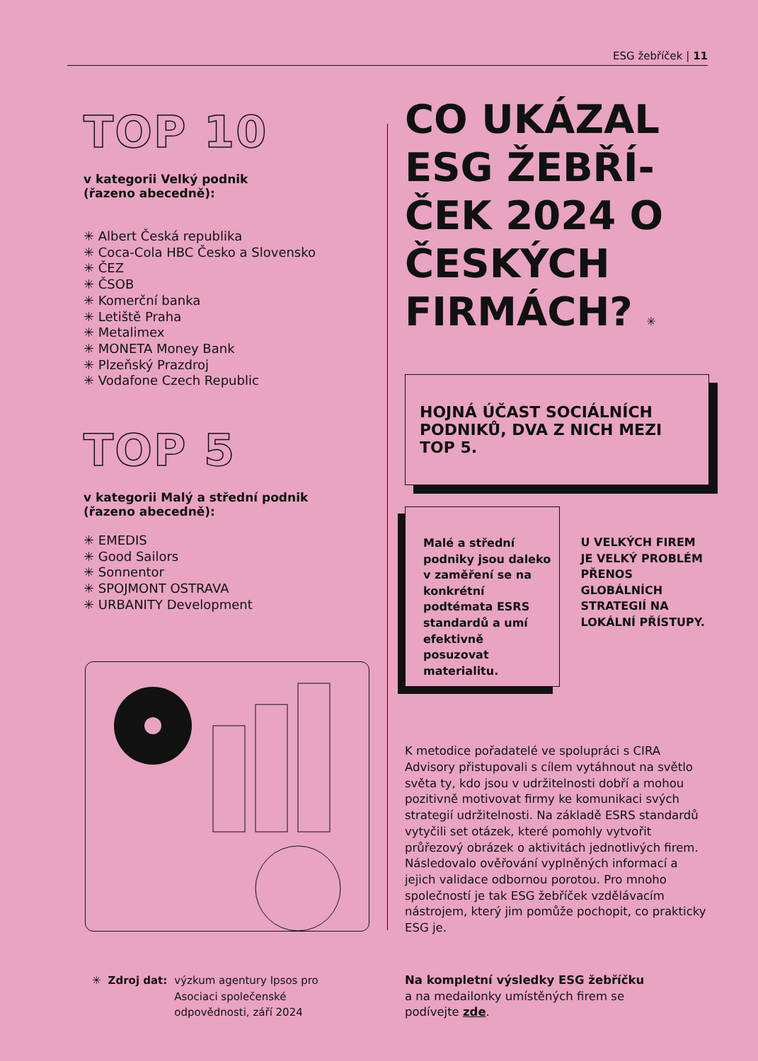ESG žebříček | 11
TOP 10
v kategorii Velký podnik
(řazeno abecedně):
✳ Albert Česká republika
✳ Coca-Cola HBC Česko a Slovensko
✳ ČEZ
✳ ČSOB
✳ Komerční banka
✳ Letiště Praha
✳ Metalimex
✳ MONETA Money Bank
✳ Plzeňský Prazdroj
✳ Vodafone Czech Republic
TOP 5
v kategorii Malý a střední podnik
(řazeno abecedně):
✳ EMEDIS
✳ Good Sailors
✳ Sonnentor
✳ SPOJMONT OSTRAVA
✳ URBANITY Development
CO UKÁZAL ESG ŽEBŘÍ- ČEK 2024 O ČESKÝCH FIRMÁCH? ✳
HOJNÁ ÚČAST SOCIÁLNÍCH PODNIKŮ, DVA Z NICH MEZI TOP 5.
Malé a střední podniky jsou daleko v zaměření se na konkrétní podtémata ESRS standardů a umí efektivně posuzovat materialitu.
U VELKÝCH FIREM JE VELKÝ PROBLÉM PŘENOS GLOBÁLNÍCH STRATEGIÍ NA LOKÁLNÍ PŘÍSTUPY.
K metodice pořadatelé ve spolupráci s CIRA Advisory přistupovali s cílem vytáhnout na světlo světa ty, kdo jsou v udržitelnosti dobří a mohou pozitivně motivovat firmy ke komunikaci svých strategií udržitelnosti. Na základě ESRS standardů vytyčili set otázek, které pomohly vytvořit průřezový obrázek o aktivitách jednotlivých firem. Následovalo ověřování vyplněných informací a jejich validace odbornou porotou. Pro mnoho společností je tak ESG žebříček vzdělávacím nástrojem, který jim pomůže pochopit, co prakticky ESG je.
✳ Zdroj dat: výzkum agentury Ipsos pro
Asociaci společenské
odpovědnosti, září 2024
Na kompletní výsledky ESG žebříčku
a na medailonky umístěných firem se
podívejte zde.